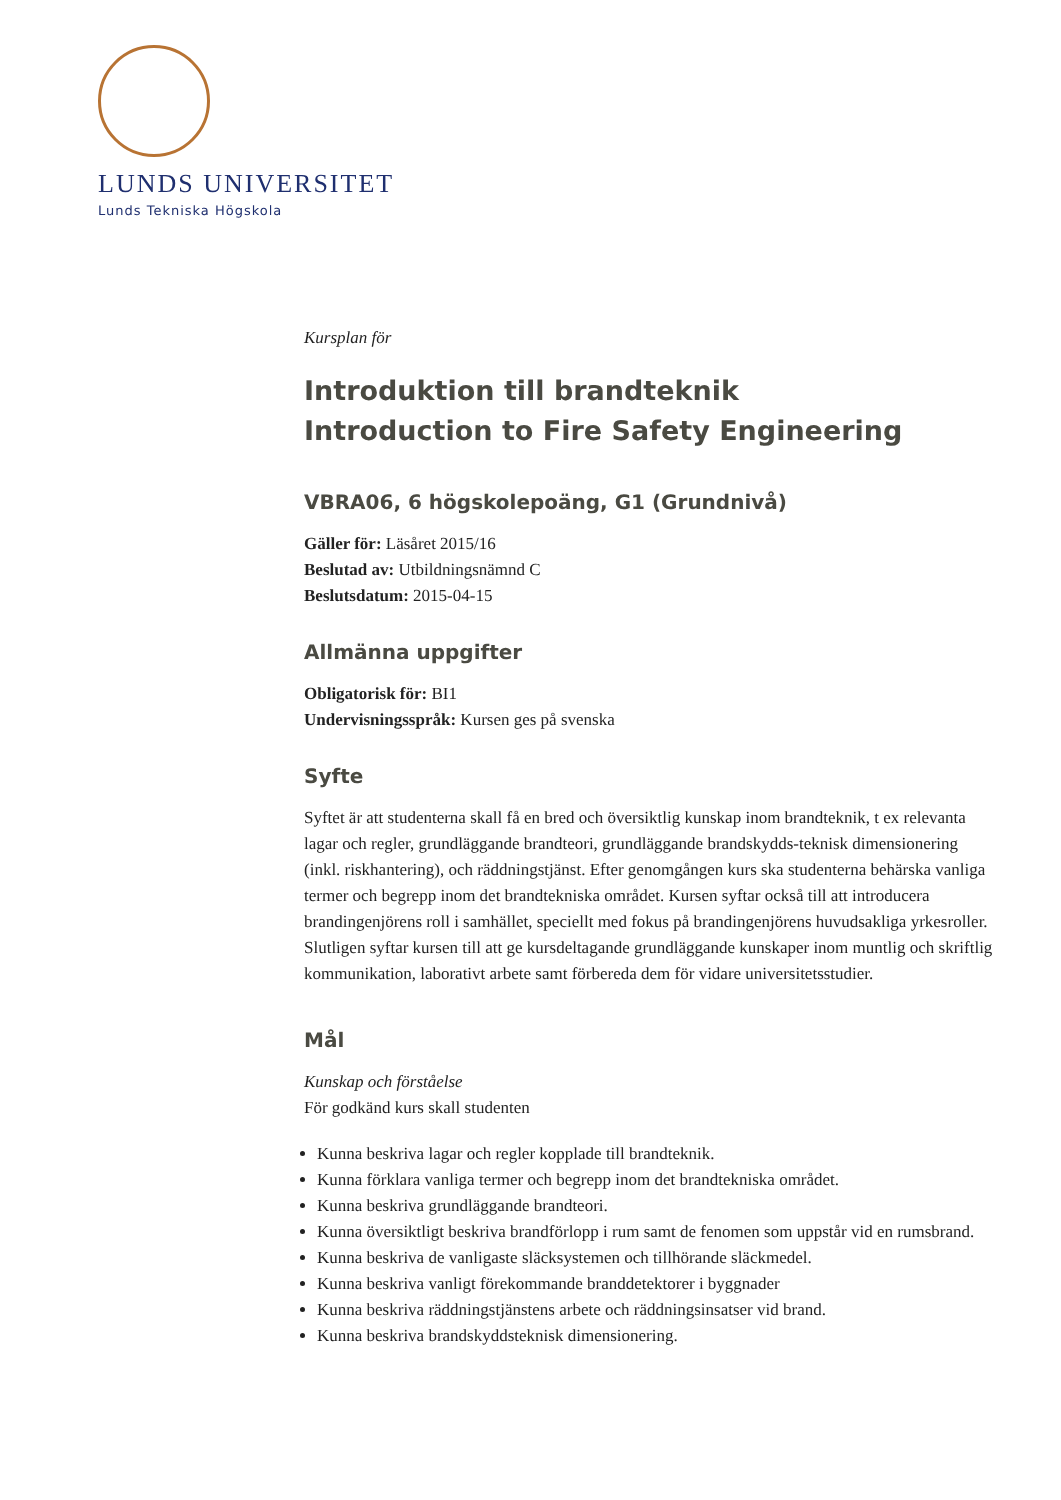LUNDS UNIVERSITET
Lunds Tekniska Högskola
Kursplan för
Introduktion till brandteknik
Introduction to Fire Safety Engineering
VBRA06, 6 högskolepoäng, G1 (Grundnivå)
Gäller för: Läsåret 2015/16
Beslutad av: Utbildningsnämnd C
Beslutsdatum: 2015-04-15
Allmänna uppgifter
Obligatorisk för: BI1
Undervisningsspråk: Kursen ges på svenska
Syfte
Syftet är att studenterna skall få en bred och översiktlig kunskap inom brandteknik, t ex relevanta lagar och regler, grundläggande brandteori, grundläggande brandskydds-teknisk dimensionering (inkl. riskhantering), och räddningstjänst. Efter genomgången kurs ska studenterna behärska vanliga termer och begrepp inom det brandtekniska området. Kursen syftar också till att introducera brandingenjörens roll i samhället, speciellt med fokus på brandingenjörens huvudsakliga yrkesroller. Slutligen syftar kursen till att ge kursdeltagande grundläggande kunskaper inom muntlig och skriftlig kommunikation, laborativt arbete samt förbereda dem för vidare universitetsstudier.
Mål
Kunskap och förståelse
För godkänd kurs skall studenten
Kunna beskriva lagar och regler kopplade till brandteknik.
Kunna förklara vanliga termer och begrepp inom det brandtekniska området.
Kunna beskriva grundläggande brandteori.
Kunna översiktligt beskriva brandförlopp i rum samt de fenomen som uppstår vid en rumsbrand.
Kunna beskriva de vanligaste släcksystemen och tillhörande släckmedel.
Kunna beskriva vanligt förekommande branddetektorer i byggnader
Kunna beskriva räddningstjänstens arbete och räddningsinsatser vid brand.
Kunna beskriva brandskyddsteknisk dimensionering.